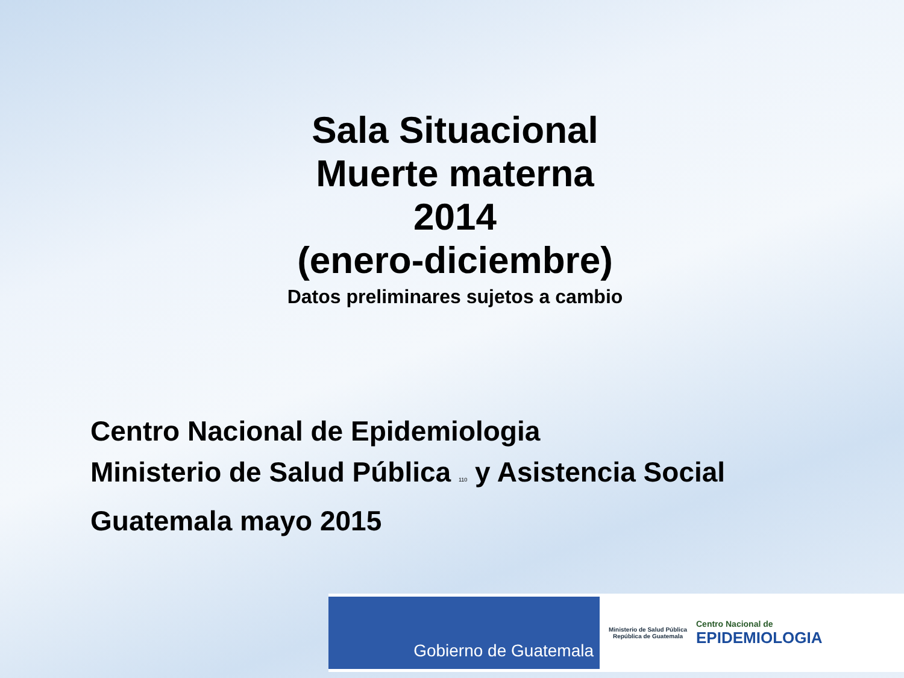Sala Situacional
Muerte materna
2014
(enero-diciembre)
Datos preliminares sujetos a cambio
Centro Nacional de Epidemiologia
Ministerio de Salud Pública 110 y Asistencia Social
Guatemala mayo 2015
Gobierno de Guatemala
Ministerio de Salud Pública
República de Guatemala
Centro Nacional de
EPIDEMIOLOGIA